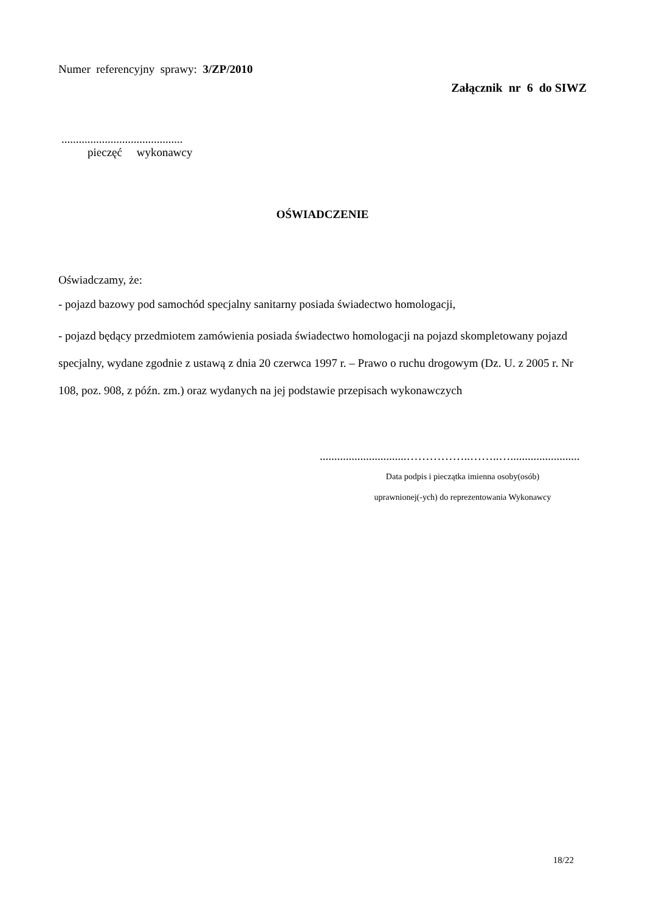Numer referencyjny sprawy: 3/ZP/2010
Załącznik nr 6 do SIWZ
..........................................
pieczęć wykonawcy
OŚWIADCZENIE
Oświadczamy, że:
- pojazd bazowy pod samochód specjalny sanitarny posiada świadectwo homologacji,
- pojazd będący przedmiotem zamówienia posiada świadectwo homologacji na pojazd skompletowany pojazd specjalny, wydane zgodnie z ustawą z dnia 20 czerwca 1997 r. – Prawo o ruchu drogowym (Dz. U. z 2005 r. Nr 108, poz. 908, z późn. zm.) oraz wydanych na jej podstawie przepisach wykonawczych
..............................……………..……..…........................
Data podpis i pieczątka imienna osoby(osób)
uprawnionej(-ych) do reprezentowania Wykonawcy
18/22